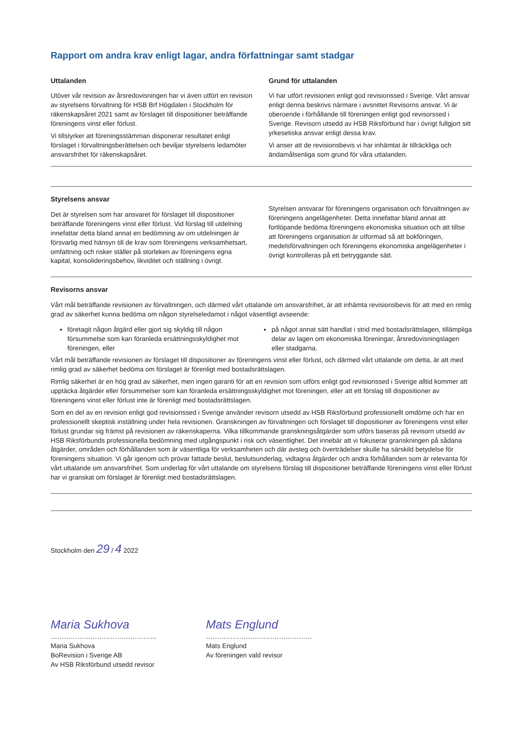Rapport om andra krav enligt lagar, andra författningar samt stadgar
Uttalanden
Utöver vår revision av årsredovisningen har vi även utfört en revision av styrelsens förvaltning för HSB Brf Högdalen i Stockholm för räkenskapsåret 2021 samt av förslaget till dispositioner beträffande föreningens vinst eller förlust.
Vi tillstyrker att föreningsstämman disponerar resultatet enligt förslaget i förvaltningsberättelsen och beviljar styrelsens ledamöter ansvarsfrihet för räkenskapsåret.
Grund för uttalanden
Vi har utfört revisionen enligt god revisionssed i Sverige. Vårt ansvar enligt denna beskrivs närmare i avsnittet Revisorns ansvar. Vi är oberoende i förhållande till föreningen enligt god revisorssed i Sverige. Revisorn utsedd av HSB Riksförbund har i övrigt fullgjort sitt yrkesetiska ansvar enligt dessa krav.
Vi anser att de revisionsbevis vi har inhämtat är tillräckliga och ändamålsenliga som grund för våra uttalanden.
Styrelsens ansvar
Det är styrelsen som har ansvaret för förslaget till dispositioner beträffande föreningens vinst eller förlust. Vid förslag till utdelning innefattar detta bland annat en bedömning av om utdelningen är försvarlig med hänsyn till de krav som föreningens verksamhetsart, omfattning och risker ställer på storleken av föreningens egna kapital, konsolideringsbehov, likviditet och ställning i övrigt.
Styrelsen ansvarar för föreningens organisation och förvaltningen av föreningens angelägenheter. Detta innefattar bland annat att fortlöpande bedöma föreningens ekonomiska situation och att tillse att föreningens organisation är utformad så att bokföringen, medelsförvaltningen och föreningens ekonomiska angelägenheter i övrigt kontrolleras på ett betryggande sätt.
Revisorns ansvar
Vårt mål beträffande revisionen av förvaltningen, och därmed vårt uttalande om ansvarsfrihet, är att inhämta revisionsbevis för att med en rimlig grad av säkerhet kunna bedöma om någon styrelseledamot i något väsentligt avseende:
företagit någon åtgärd eller gjort sig skyldig till någon försummelse som kan föranleda ersättningsskyldighet mot föreningen, eller
på något annat sätt handlat i strid med bostadsrättslagen, tillämpliga delar av lagen om ekonomiska föreningar, årsredovisningslagen eller stadgarna.
Vårt mål beträffande revisionen av förslaget till dispositioner av föreningens vinst eller förlust, och därmed vårt uttalande om detta, är att med rimlig grad av säkerhet bedöma om förslaget är förenligt med bostadsrättslagen.
Rimlig säkerhet är en hög grad av säkerhet, men ingen garanti för att en revision som utförs enligt god revisionssed i Sverige alltid kommer att upptäcka åtgärder eller försummelser som kan föranleda ersättningsskyldighet mot föreningen, eller att ett förslag till dispositioner av föreningens vinst eller förlust inte är förenligt med bostadsrättslagen.
Som en del av en revision enligt god revisionssed i Sverige använder revisorn utsedd av HSB Riksförbund professionellt omdöme och har en professionellt skeptisk inställning under hela revisionen. Granskningen av förvaltningen och förslaget till dispositioner av föreningens vinst eller förlust grundar sig främst på revisionen av räkenskaperna. Vilka tillkommande granskningsåtgärder som utförs baseras på revisorn utsedd av HSB Riksförbunds professionella bedömning med utgångspunkt i risk och väsentlighet. Det innebär att vi fokuserar granskningen på sådana åtgärder, områden och förhållanden som är väsentliga för verksamheten och där avsteg och överträdelser skulle ha särskild betydelse för föreningens situation. Vi går igenom och prövar fattade beslut, beslutsunderlag, vidtagna åtgärder och andra förhållanden som är relevanta för vårt uttalande om ansvarsfrihet. Som underlag för vårt uttalande om styrelsens förslag till dispositioner beträffande föreningens vinst eller förlust har vi granskat om förslaget är förenligt med bostadsrättslagen.
Stockholm den 29 / 4 2022
Maria Sukhova
…………………………………………
Maria Sukhova
BoRevision i Sverige AB
Av HSB Riksförbund utsedd revisor
Mats Englund
…………………………………………
Mats Englund
Av föreningen vald revisor